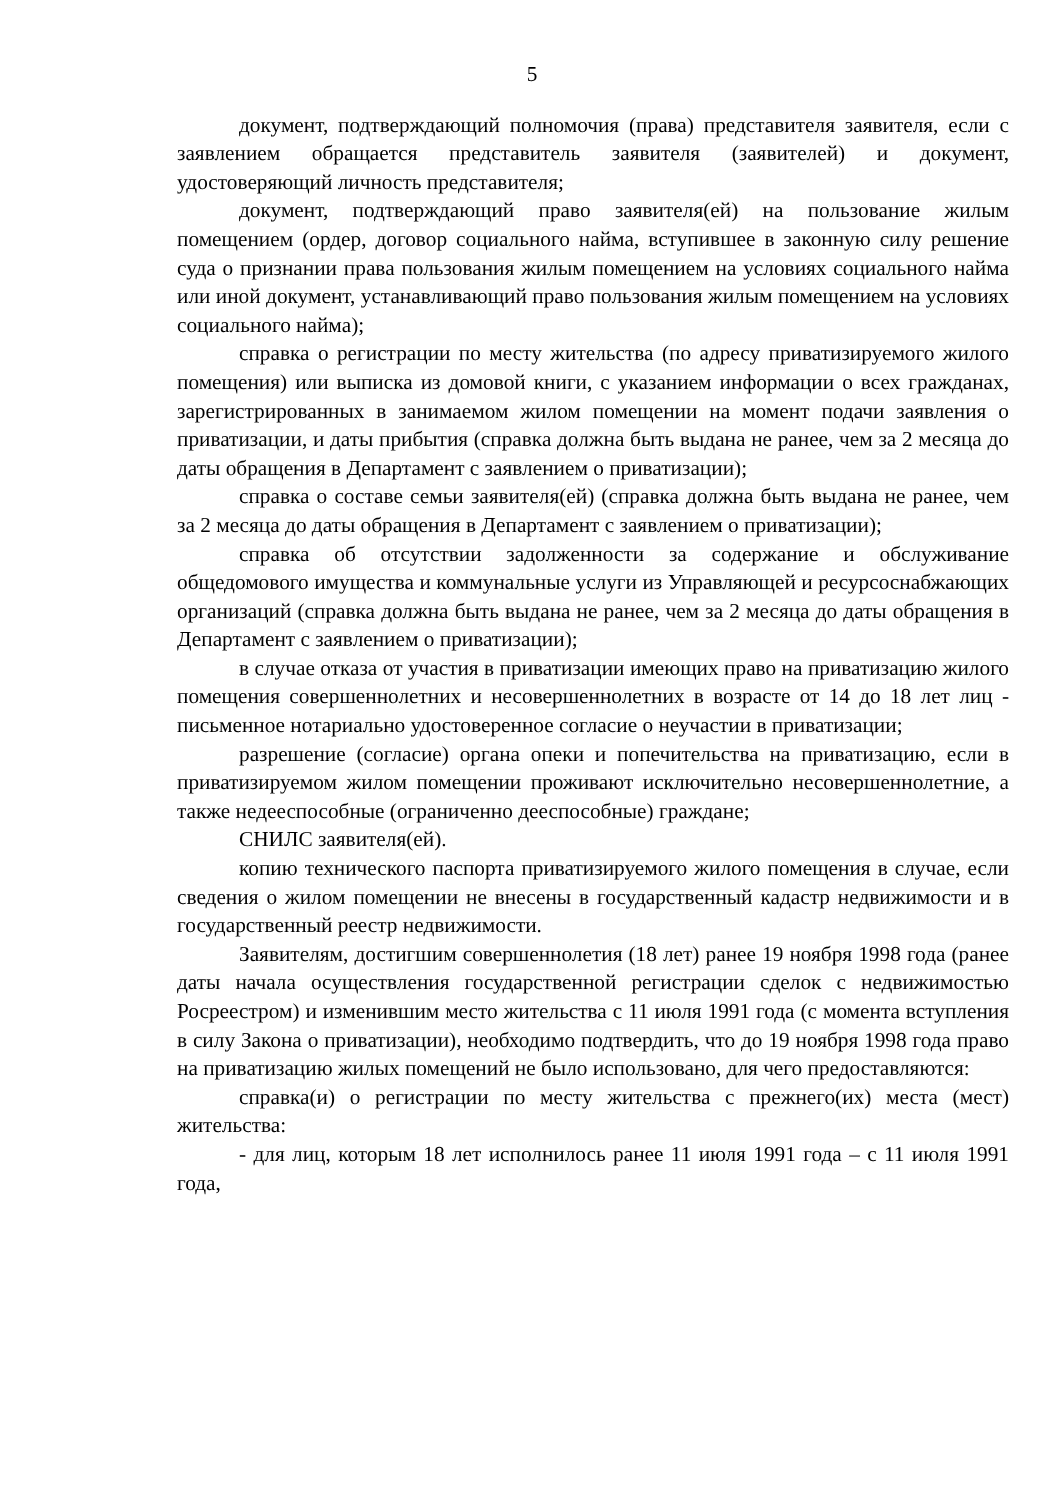5
документ, подтверждающий полномочия (права) представителя заявителя, если с заявлением обращается представитель заявителя (заявителей) и документ, удостоверяющий личность представителя;
документ, подтверждающий право заявителя(ей) на пользование жилым помещением (ордер, договор социального найма, вступившее в законную силу решение суда о признании права пользования жилым помещением на условиях социального найма или иной документ, устанавливающий право пользования жилым помещением на условиях социального найма);
справка о регистрации по месту жительства (по адресу приватизируемого жилого помещения) или выписка из домовой книги, с указанием информации о всех гражданах, зарегистрированных в занимаемом жилом помещении на момент подачи заявления о приватизации, и даты прибытия (справка должна быть выдана не ранее, чем за 2 месяца до даты обращения в Департамент с заявлением о приватизации);
справка о составе семьи заявителя(ей) (справка должна быть выдана не ранее, чем за 2 месяца до даты обращения в Департамент с заявлением о приватизации);
справка об отсутствии задолженности за содержание и обслуживание общедомового имущества и коммунальные услуги из Управляющей и ресурсоснабжающих организаций (справка должна быть выдана не ранее, чем за 2 месяца до даты обращения в Департамент с заявлением о приватизации);
в случае отказа от участия в приватизации имеющих право на приватизацию жилого помещения совершеннолетних и несовершеннолетних в возрасте от 14 до 18 лет лиц - письменное нотариально удостоверенное согласие о неучастии в приватизации;
разрешение (согласие) органа опеки и попечительства на приватизацию, если в приватизируемом жилом помещении проживают исключительно несовершеннолетние, а также недееспособные (ограниченно дееспособные) граждане;
СНИЛС заявителя(ей).
копию технического паспорта приватизируемого жилого помещения в случае, если сведения о жилом помещении не внесены в государственный кадастр недвижимости и в государственный реестр недвижимости.
Заявителям, достигшим совершеннолетия (18 лет) ранее 19 ноября 1998 года (ранее даты начала осуществления государственной регистрации сделок с недвижимостью Росреестром) и изменившим место жительства с 11 июля 1991 года (с момента вступления в силу Закона о приватизации), необходимо подтвердить, что до 19 ноября 1998 года право на приватизацию жилых помещений не было использовано, для чего предоставляются:
справка(и) о регистрации по месту жительства с прежнего(их) места (мест) жительства:
- для лиц, которым 18 лет исполнилось ранее 11 июля 1991 года – с 11 июля 1991 года,